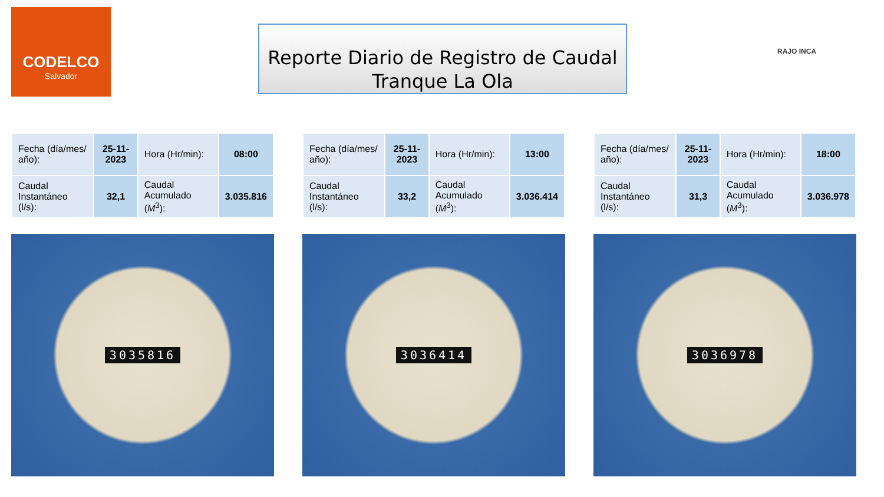CODELCO
Salvador
Reporte Diario de Registro de Caudal
Tranque La Ola
RAJO INCA
| Fecha (día/mes/ año): | 25-11-2023 | Hora (Hr/min): | 08:00 |
| Caudal Instantáneo (l/s): | 32,1 | Caudal Acumulado ( M<sup>3</sup>): | 3.035.816 |
3035816
| Fecha (día/mes/ año): | 25-11-2023 | Hora (Hr/min): | 13:00 |
| Caudal Instantáneo (l/s): | 33,2 | Caudal Acumulado ( M<sup>3</sup>): | 3.036.414 |
3036414
| Fecha (día/mes/ año): | 25-11-2023 | Hora (Hr/min): | 18:00 |
| Caudal Instantáneo (l/s): | 31,3 | Caudal Acumulado ( M<sup>3</sup>): | 3.036.978 |
3036978